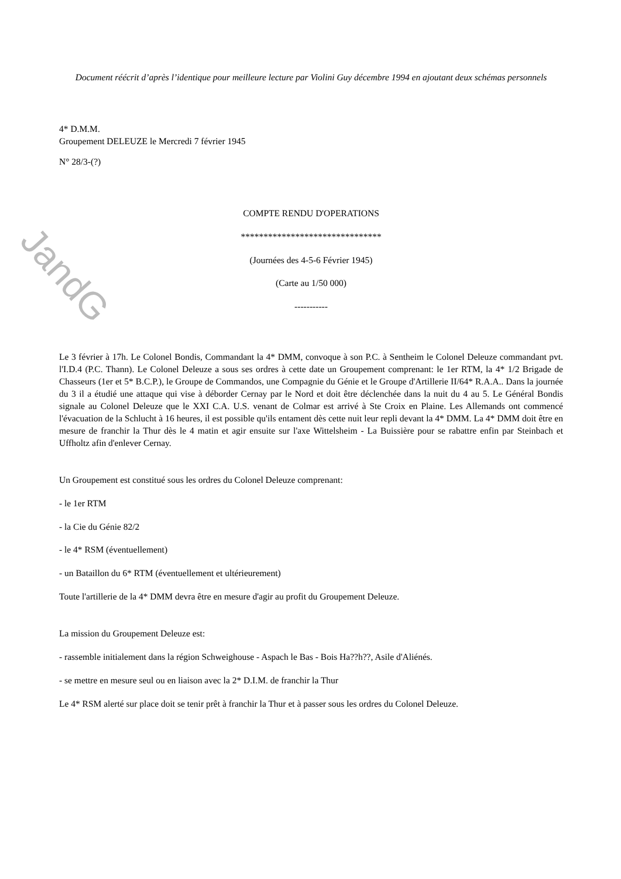Document réécrit d’après l’identique pour meilleure lecture par Violini Guy décembre 1994 en ajoutant deux schémas personnels
4* D.M.M.
Groupement DELEUZE le Mercredi 7 février 1945
N° 28/3-(?)
COMPTE RENDU D'OPERATIONS
*******************************
(Journées des 4-5-6 Février 1945)
(Carte au 1/50 000)
-----------
Le 3 février à 17h. Le Colonel Bondis, Commandant la 4* DMM, convoque à son P.C. à Sentheim le Colonel Deleuze commandant pvt. l'I.D.4 (P.C. Thann). Le Colonel Deleuze a sous ses ordres à cette date un Groupement comprenant: le 1er RTM, la 4* 1/2 Brigade de Chasseurs (1er et 5* B.C.P.), le Groupe de Commandos, une Compagnie du Génie et le Groupe d'Artillerie II/64* R.A.A.. Dans la journée du 3 il a étudié une attaque qui vise à déborder Cernay par le Nord et doit être déclenchée dans la nuit du 4 au 5. Le Général Bondis signale au Colonel Deleuze que le XXI C.A. U.S. venant de Colmar est arrivé à Ste Croix en Plaine. Les Allemands ont commencé l'évacuation de la Schlucht à 16 heures, il est possible qu'ils entament dès cette nuit leur repli devant la 4* DMM. La 4* DMM doit être en mesure de franchir la Thur dès le 4 matin et agir ensuite sur l'axe Wittelsheim - La Buissière pour se rabattre enfin par Steinbach et Uffholtz afin d'enlever Cernay.
Un Groupement est constitué sous les ordres du Colonel Deleuze comprenant:
- le 1er RTM
- la Cie du Génie 82/2
- le 4* RSM (éventuellement)
- un Bataillon du 6* RTM (éventuellement et ultérieurement)
Toute l'artillerie de la 4* DMM devra être en mesure d'agir au profit du Groupement Deleuze.
La mission du Groupement Deleuze est:
- rassemble initialement dans la région Schweighouse - Aspach le Bas - Bois Ha??h??, Asile d'Aliénés.
- se mettre en mesure seul ou en liaison avec la 2* D.I.M. de franchir la Thur
Le 4* RSM alerté sur place doit se tenir prêt à franchir la Thur et à passer sous les ordres du Colonel Deleuze.
JandG